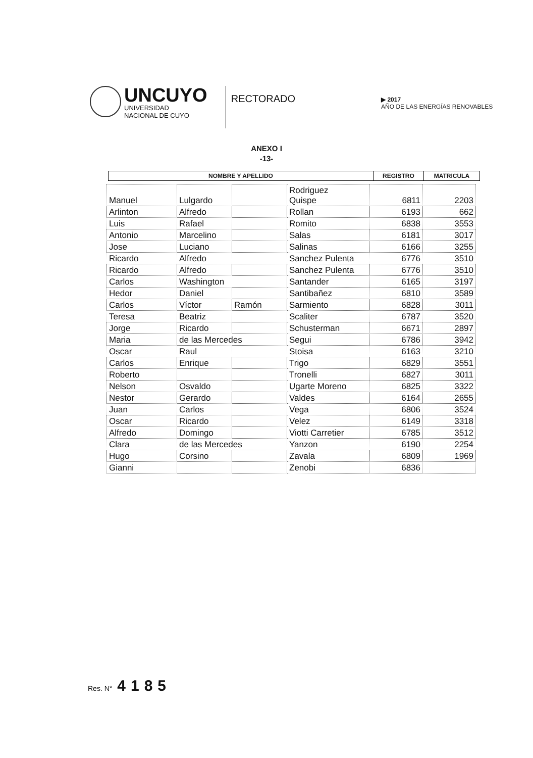UNCUYO
UNIVERSIDAD
NACIONAL DE CUYO
RECTORADO
▶ 2017
AÑO DE LAS ENERGÍAS RENOVABLES
ANEXO I
-13-
| NOMBRE Y APELLIDO | REGISTRO | MATRICULA |
| --- | --- | --- |
| Manuel | Lulgardo | | Rodriguez Quispe | 6811 | 2203 |
| Arlinton | Alfredo | | Rollan | 6193 | 662 |
| Luis | Rafael | | Romito | 6838 | 3553 |
| Antonio | Marcelino | | Salas | 6181 | 3017 |
| Jose | Luciano | | Salinas | 6166 | 3255 |
| Ricardo | Alfredo | | Sanchez Pulenta | 6776 | 3510 |
| Ricardo | Alfredo | | Sanchez Pulenta | 6776 | 3510 |
| Carlos | Washington | | Santander | 6165 | 3197 |
| Hedor | Daniel | | Santibañez | 6810 | 3589 |
| Carlos | Víctor | Ramón | Sarmiento | 6828 | 3011 |
| Teresa | Beatriz | | Scaliter | 6787 | 3520 |
| Jorge | Ricardo | | Schusterman | 6671 | 2897 |
| Maria | de las Mercedes | | Segui | 6786 | 3942 |
| Oscar | Raul | | Stoisa | 6163 | 3210 |
| Carlos | Enrique | | Trigo | 6829 | 3551 |
| Roberto | | | Tronelli | 6827 | 3011 |
| Nelson | Osvaldo | | Ugarte Moreno | 6825 | 3322 |
| Nestor | Gerardo | | Valdes | 6164 | 2655 |
| Juan | Carlos | | Vega | 6806 | 3524 |
| Oscar | Ricardo | | Velez | 6149 | 3318 |
| Alfredo | Domingo | | Viotti Carretier | 6785 | 3512 |
| Clara | de las Mercedes | | Yanzon | 6190 | 2254 |
| Hugo | Corsino | | Zavala | 6809 | 1969 |
| Gianni | | | Zenobi | 6836 | |
Res. N° 4185